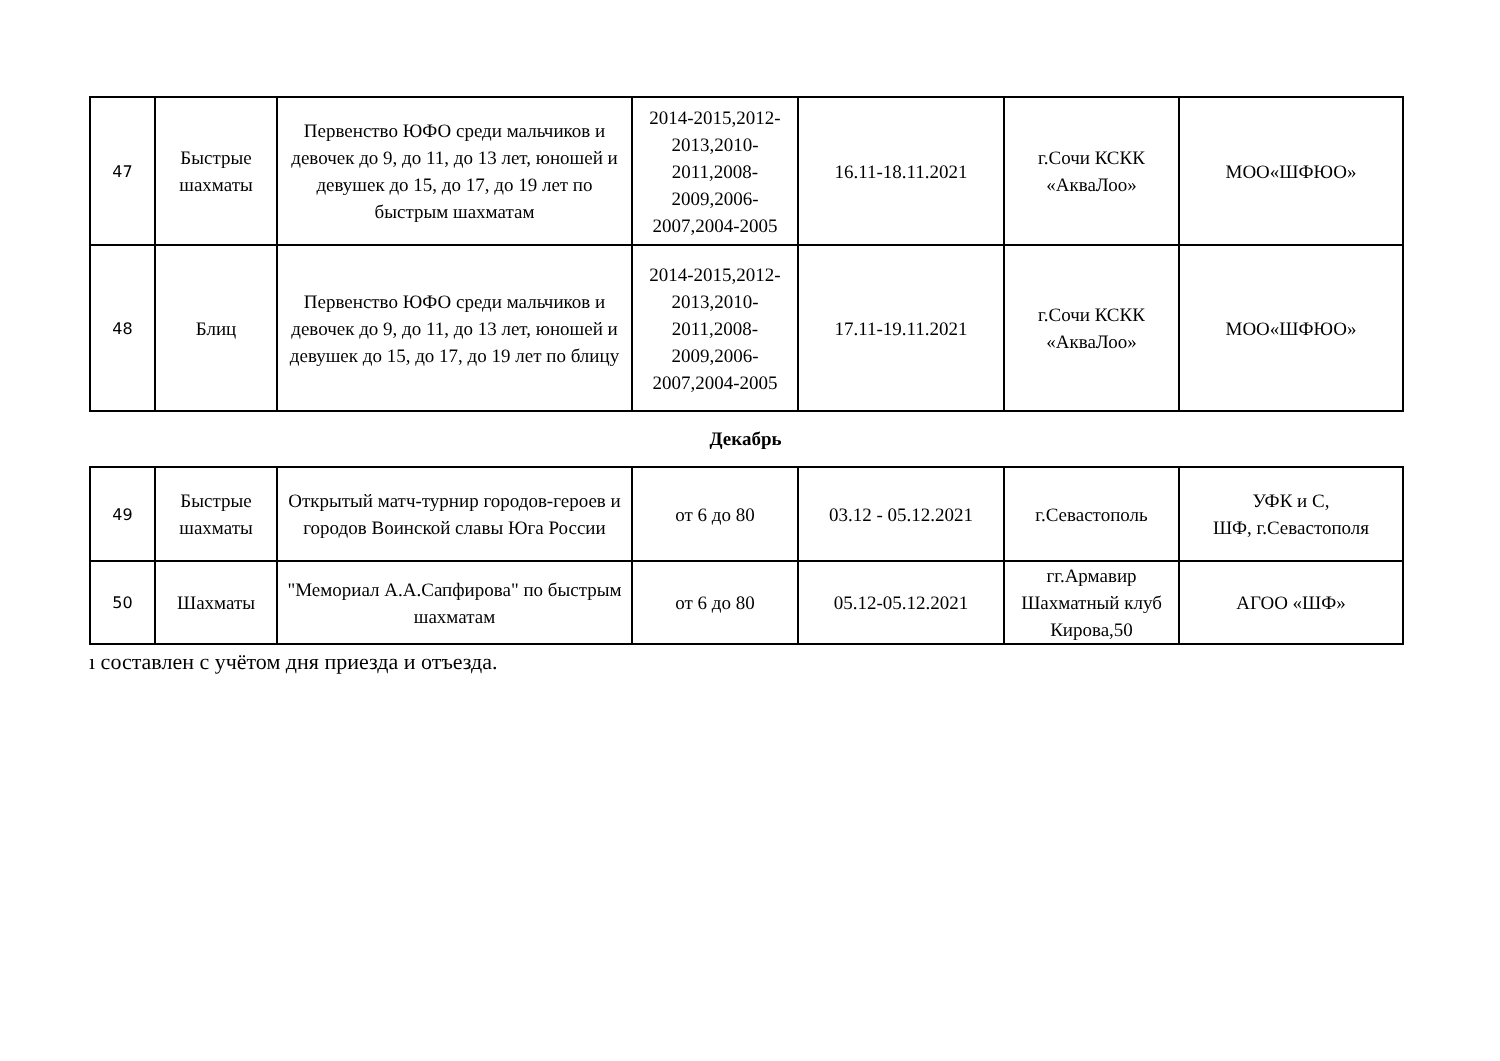| 47 | Быстрые шахматы | Первенство ЮФО среди мальчиков и девочек до 9, до 11, до 13 лет, юношей и девушек до 15, до 17, до 19 лет по быстрым шахматам | 2014-2015,2012-2013,2010-2011,2008-2009,2006-2007,2004-2005 | 16.11-18.11.2021 | г.Сочи КСКК «АкваЛоо» | МОО«ШФЮО» |
| 48 | Блиц | Первенство ЮФО среди мальчиков и девочек до 9, до 11, до 13 лет, юношей и девушек до 15, до 17, до 19 лет по блицу | 2014-2015,2012-2013,2010-2011,2008-2009,2006-2007,2004-2005 | 17.11-19.11.2021 | г.Сочи КСКК «АкваЛоо» | МОО«ШФЮО» |
Декабрь
| 49 | Быстрые шахматы | Открытый матч-турнир городов-героев и городов Воинской славы Юга России | от 6 до 80 | 03.12 - 05.12.2021 | г.Севастополь | УФК и С, ШФ, г.Севастополя |
| 50 | Шахматы | "Мемориал А.А.Сапфирова" по быстрым шахматам | от 6 до 80 | 05.12-05.12.2021 | гг.Армавир Шахматный клуб Кирова,50 | АГОО «ШФ» |
ı составлен с учётом дня приезда и отъезда.